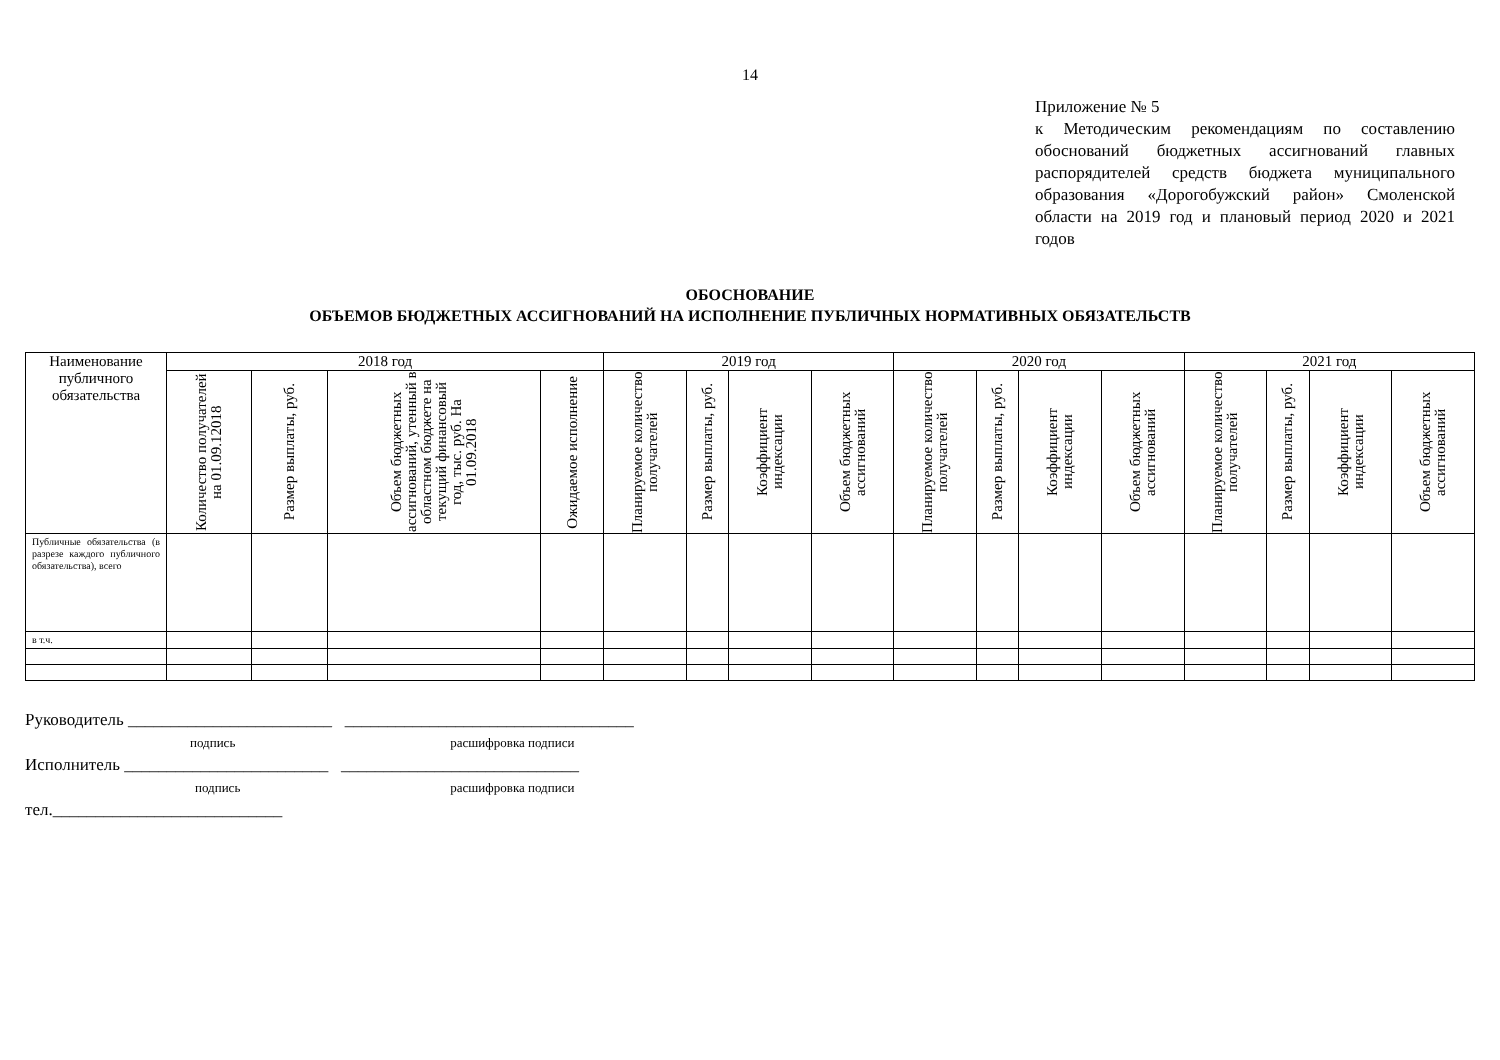14
Приложение № 5
к Методическим рекомендациям по составлению обоснований бюджетных ассигнований главных распорядителей средств бюджета муниципального образования «Дорогобужский район» Смоленской области на 2019 год и плановый период 2020 и 2021 годов
ОБОСНОВАНИЕ
ОБЪЕМОВ БЮДЖЕТНЫХ АССИГНОВАНИЙ НА ИСПОЛНЕНИЕ ПУБЛИЧНЫХ НОРМАТИВНЫХ ОБЯЗАТЕЛЬСТВ
| Наименование публичного обязательства | 2018 год | | | | 2019 год | | | | 2020 год | | | | 2021 год | | | |
| --- | --- | --- | --- | --- | --- | --- | --- | --- | --- | --- | --- | --- | --- | --- | --- | --- |
| | Количество получателей на 01.09.12018 | Размер выплаты, руб. | Объем бюджетных ассигнований, утенный в областном бюджете на текущий финансовый год, тыс. руб. На 01.09.2018 | Ожидаемое исполнение | Планируемое количество получателей | Размер выплаты, руб. | Коэффициент индексации | Объем бюджетных ассигнований | Планируемое количество получателей | Размер выплаты, руб. | Коэффициент индексации | Объем бюджетных ассигнований | Планируемое количество получателей | Размер выплаты, руб. | Коэффициент индексации | Объем бюджетных ассигнований |
| Публичные обязательства (в разрезе каждого публичного обязательства), всего | | | | | | | | | | | | | | | | |
| в т.ч. | | | | | | | | | | | | | | | | |
Руководитель ________________________ __________________________________
подпись расшифровка подписи
Исполнитель ________________________ ____________________________
подпись расшифровка подписи
тел.___________________________